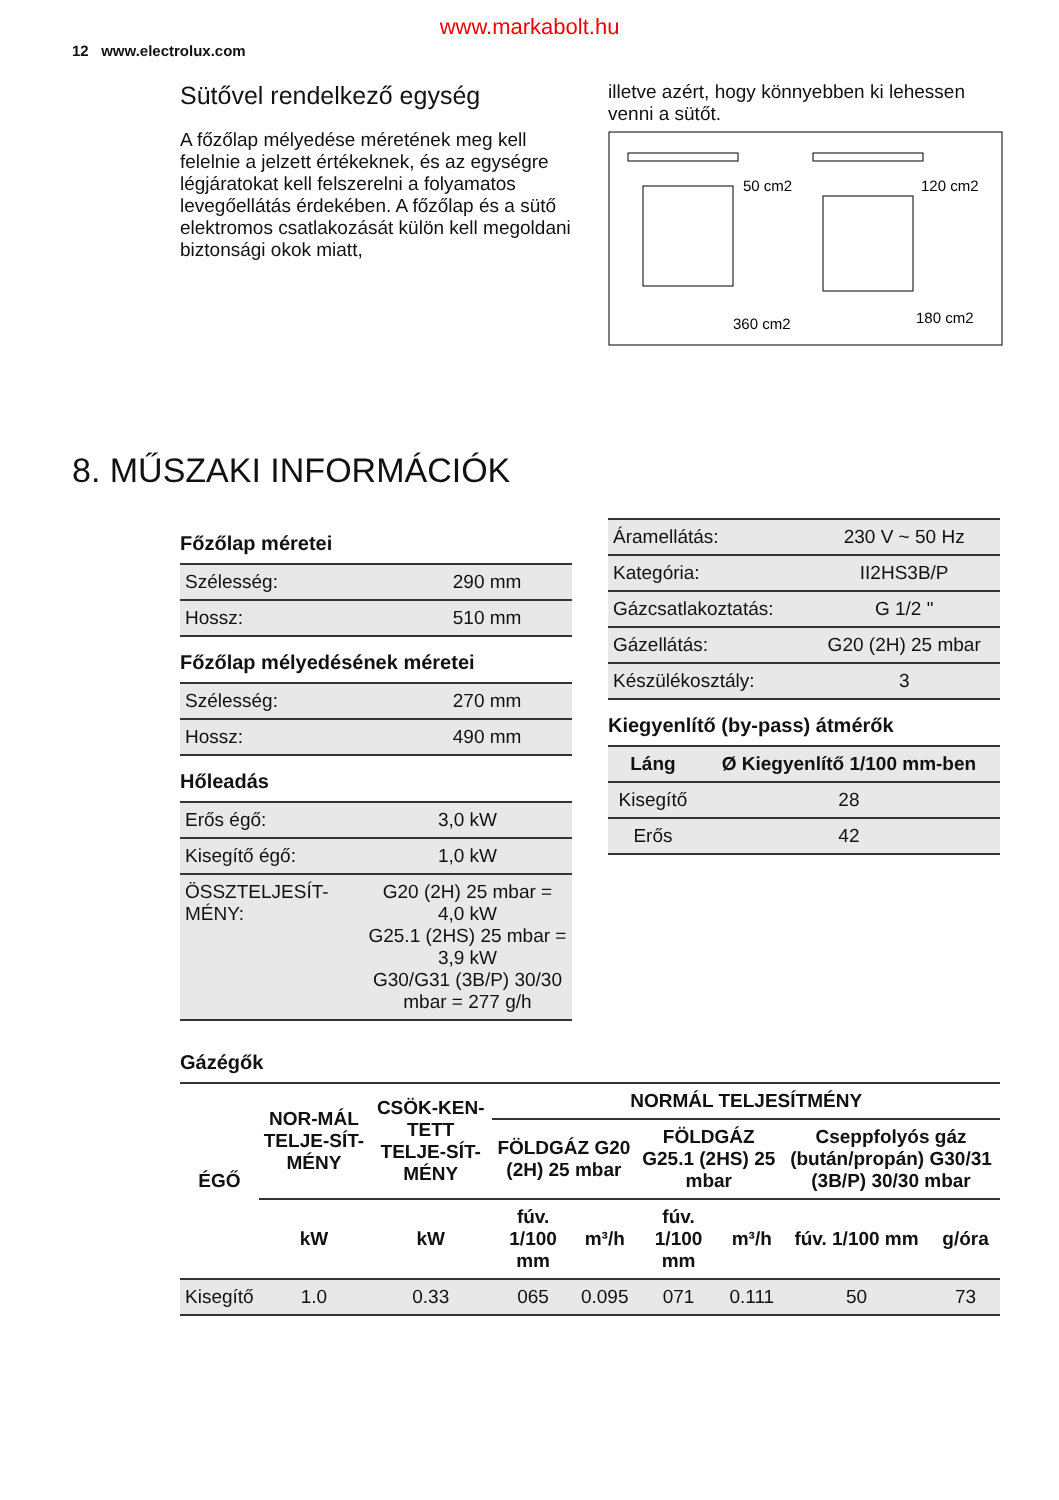www.markabolt.hu
12 www.electrolux.com
Sütővel rendelkező egység
A főzőlap mélyedése méretének meg kell felelnie a jelzett értékeknek, és az egységre légjáratokat kell felszerelni a folyamatos levegőellátás érdekében. A főzőlap és a sütő elektromos csatlakozását külön kell megoldani biztonsági okok miatt,
illetve azért, hogy könnyebben ki lehessen venni a sütőt.
50 cm2
120 cm2
360 cm2
180 cm2
8. MŰSZAKI INFORMÁCIÓK
Főzőlap méretei
| Szélesség: | 290 mm |
| Hossz: | 510 mm |
Főzőlap mélyedésének méretei
| Szélesség: | 270 mm |
| Hossz: | 490 mm |
Hőleadás
| Erős égő: | 3,0 kW |
| Kisegítő égő: | 1,0 kW |
| ÖSSZTELJESÍT-MÉNY: | G20 (2H) 25 mbar = 4,0 kW G25.1 (2HS) 25 mbar = 3,9 kW G30/G31 (3B/P) 30/30 mbar = 277 g/h |
| Áramellátás: | 230 V ~ 50 Hz |
| Kategória: | II2HS3B/P |
| Gázcsatlakoztatás: | G 1/2 " |
| Gázellátás: | G20 (2H) 25 mbar |
| Készülékosztály: | 3 |
Kiegyenlítő (by-pass) átmérők
| Láng | Ø Kiegyenlítő 1/100 mm-ben |
| Kisegítő | 28 |
| Erős | 42 |
Gázégők
| ÉGŐ | NOR-MÁL TELJE-SÍT-MÉNY | CSÖK-KEN-TETT TELJE-SÍT-MÉNY | NORMÁL TELJESÍTMÉNY | | | | | |
| --- | --- | --- | --- | --- | --- | --- | --- | --- |
| | | | FÖLDGÁZ G20 (2H) 25 mbar | | FÖLDGÁZ G25.1 (2HS) 25 mbar | | Cseppfolyós gáz (bután/propán) G30/31 (3B/P) 30/30 mbar | |
| | kW | kW | fúv. 1/100 mm | m³/h | fúv. 1/100 mm | m³/h | fúv. 1/100 mm | g/óra |
| Kisegítő | 1.0 | 0.33 | 065 | 0.095 | 071 | 0.111 | 50 | 73 |